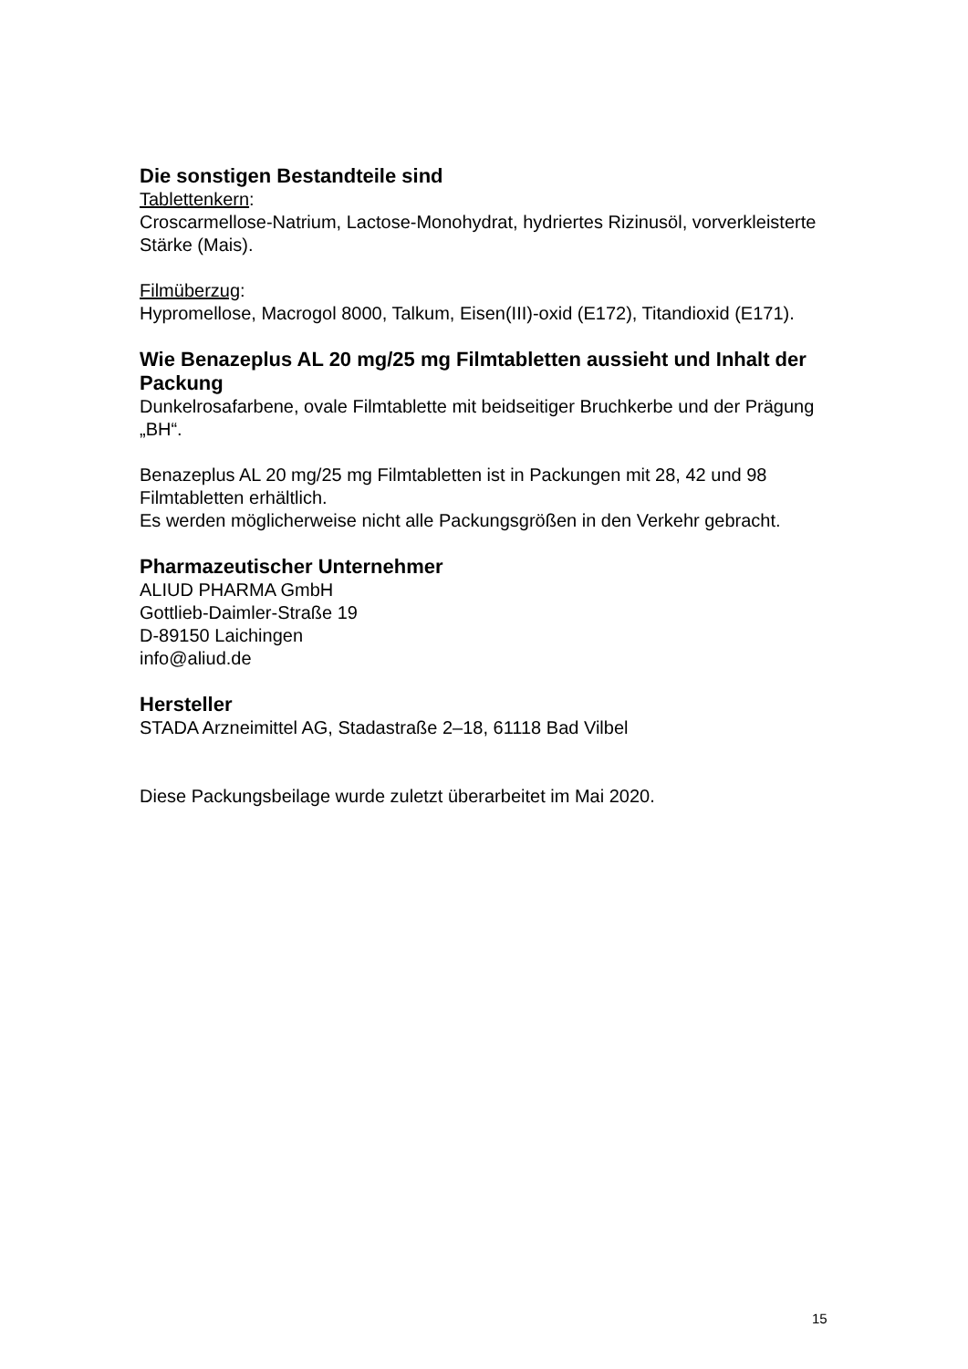Die sonstigen Bestandteile sind
Tablettenkern:
Croscarmellose-Natrium, Lactose-Monohydrat, hydriertes Rizinusöl, vorverkleisterte Stärke (Mais).
Filmüberzug:
Hypromellose, Macrogol 8000, Talkum, Eisen(III)-oxid (E172), Titandioxid (E171).
Wie Benazeplus AL 20 mg/25 mg Filmtabletten aussieht und Inhalt der Packung
Dunkelrosafarbene, ovale Filmtablette mit beidseitiger Bruchkerbe und der Prägung „BH“.
Benazeplus AL 20 mg/25 mg Filmtabletten ist in Packungen mit 28, 42 und 98 Filmtabletten erhältlich.
Es werden möglicherweise nicht alle Packungsgrößen in den Verkehr gebracht.
Pharmazeutischer Unternehmer
ALIUD PHARMA GmbH
Gottlieb-Daimler-Straße 19
D-89150 Laichingen
info@aliud.de
Hersteller
STADA Arzneimittel AG, Stadastraße 2–18, 61118 Bad Vilbel
Diese Packungsbeilage wurde zuletzt überarbeitet im Mai 2020.
15